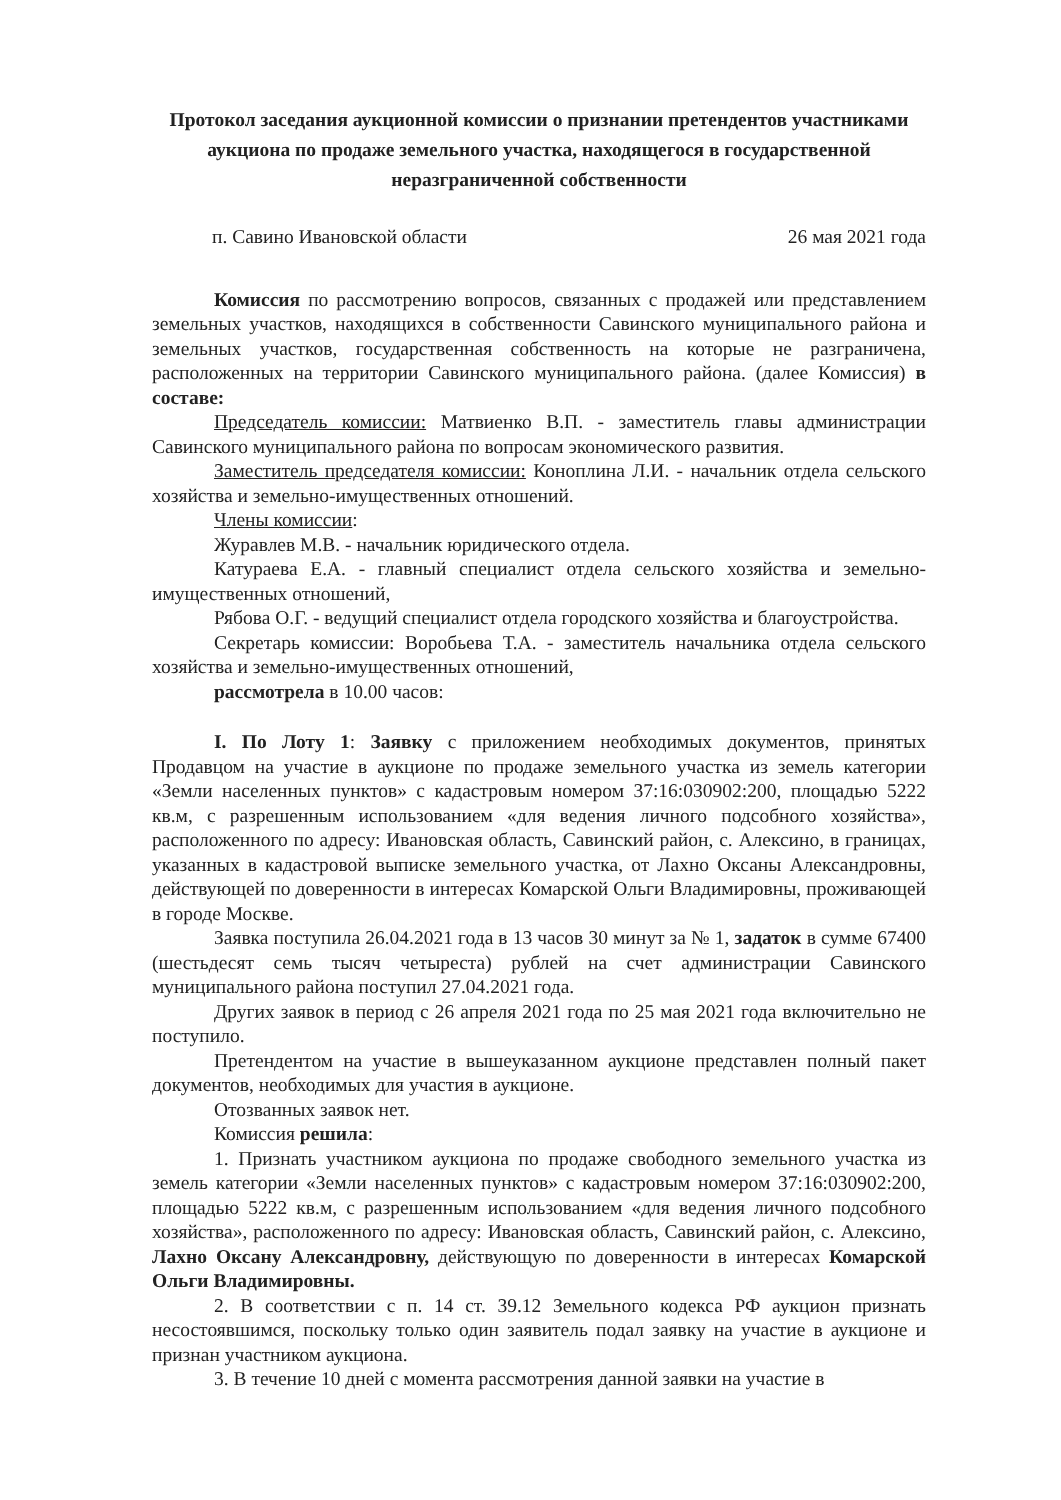Протокол заседания аукционной комиссии о признании претендентов участниками аукциона по продаже земельного участка, находящегося в государственной неразграниченной собственности
п. Савино Ивановской области 26 мая 2021 года
Комиссия по рассмотрению вопросов, связанных с продажей или представлением земельных участков, находящихся в собственности Савинского муниципального района и земельных участков, государственная собственность на которые не разграничена, расположенных на территории Савинского муниципального района. (далее Комиссия) в составе:
Председатель комиссии: Матвиенко В.П. - заместитель главы администрации Савинского муниципального района по вопросам экономического развития.
Заместитель председателя комиссии: Коноплина Л.И. - начальник отдела сельского хозяйства и земельно-имущественных отношений.
Члены комиссии:
Журавлев М.В. - начальник юридического отдела.
Катураева Е.А. - главный специалист отдела сельского хозяйства и земельно-имущественных отношений,
Рябова О.Г. - ведущий специалист отдела городского хозяйства и благоустройства.
Секретарь комиссии: Воробьева Т.А. - заместитель начальника отдела сельского хозяйства и земельно-имущественных отношений,
рассмотрела в 10.00 часов:
I. По Лоту 1: Заявку с приложением необходимых документов, принятых Продавцом на участие в аукционе по продаже земельного участка из земель категории «Земли населенных пунктов» с кадастровым номером 37:16:030902:200, площадью 5222 кв.м, с разрешенным использованием «для ведения личного подсобного хозяйства», расположенного по адресу: Ивановская область, Савинский район, с. Алексино, в границах, указанных в кадастровой выписке земельного участка, от Лахно Оксаны Александровны, действующей по доверенности в интересах Комарской Ольги Владимировны, проживающей в городе Москве.
Заявка поступила 26.04.2021 года в 13 часов 30 минут за № 1, задаток в сумме 67400 (шестьдесят семь тысяч четыреста) рублей на счет администрации Савинского муниципального района поступил 27.04.2021 года.
Других заявок в период с 26 апреля 2021 года по 25 мая 2021 года включительно не поступило.
Претендентом на участие в вышеуказанном аукционе представлен полный пакет документов, необходимых для участия в аукционе.
Отозванных заявок нет.
Комиссия решила:
1. Признать участником аукциона по продаже свободного земельного участка из земель категории «Земли населенных пунктов» с кадастровым номером 37:16:030902:200, площадью 5222 кв.м, с разрешенным использованием «для ведения личного подсобного хозяйства», расположенного по адресу: Ивановская область, Савинский район, с. Алексино, Лахно Оксану Александровну, действующую по доверенности в интересах Комарской Ольги Владимировны.
2. В соответствии с п. 14 ст. 39.12 Земельного кодекса РФ аукцион признать несостоявшимся, поскольку только один заявитель подал заявку на участие в аукционе и признан участником аукциона.
3. В течение 10 дней с момента рассмотрения данной заявки на участие в